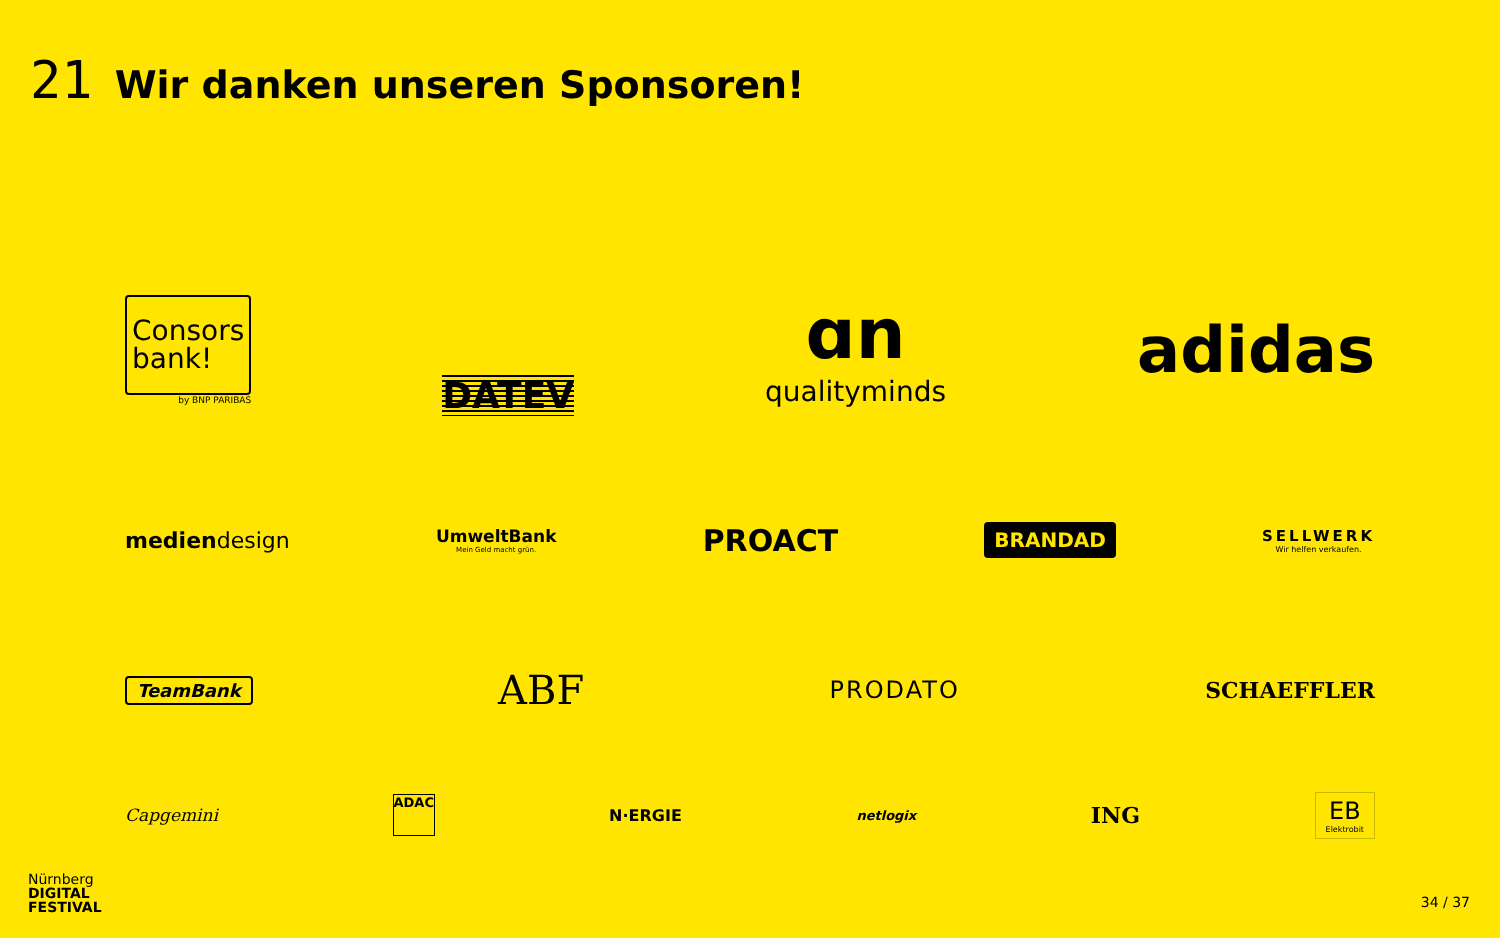21 Wir danken unseren Sponsoren!
Consors
bank!
by BNP PARIBAS
DATEV
ɑn
qualityminds
adidas
mediendesign
UmweltBank
Mein Geld macht grün.
PROACT
BRANDAD
SELLWERK
Wir helfen verkaufen.
TeamBank
ABF
PRODATO SCHAEFFLER
Capgemini
ADAC
N·ERGIE
netlogix
ING
EB
Elektrobit
Nürnberg
DIGITAL
FESTIVAL
34 / 37